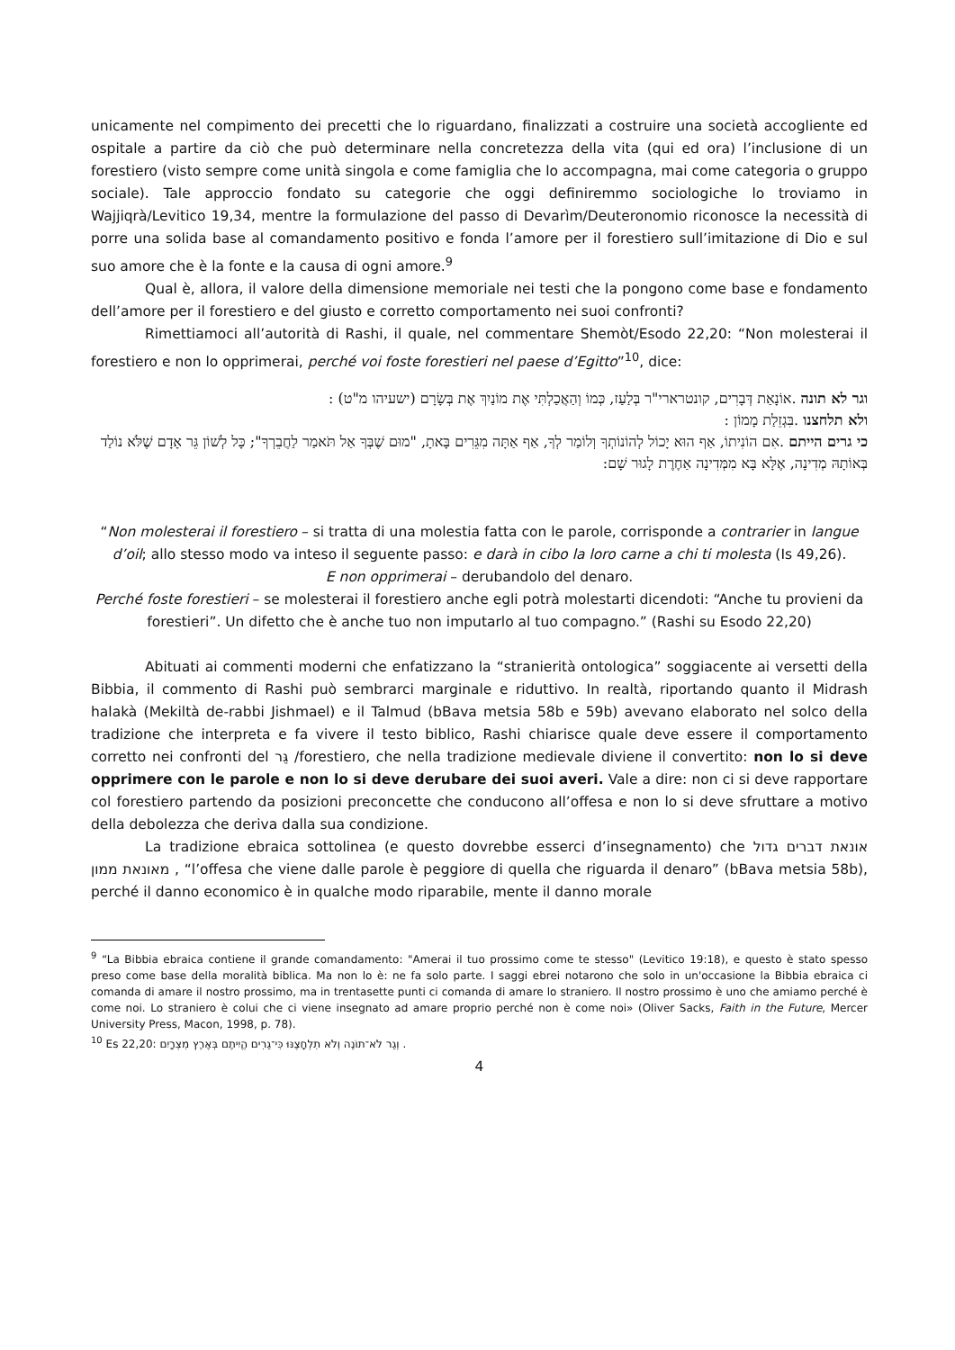unicamente nel compimento dei precetti che lo riguardano, finalizzati a costruire una società accogliente ed ospitale a partire da ciò che può determinare nella concretezza della vita (qui ed ora) l’inclusione di un forestiero (visto sempre come unità singola e come famiglia che lo accompagna, mai come categoria o gruppo sociale). Tale approccio fondato su categorie che oggi definiremmo sociologiche lo troviamo in Wajjiqrà/Levitico 19,34, mentre la formulazione del passo di Devarìm/Deuteronomio riconosce la necessità di porre una solida base al comandamento positivo e fonda l’amore per il forestiero sull’imitazione di Dio e sul suo amore che è la fonte e la causa di ogni amore.<sup>9</sup>
Qual è, allora, il valore della dimensione memoriale nei testi che la pongono come base e fondamento dell’amore per il forestiero e del giusto e corretto comportamento nei suoi confronti?
Rimettiamoci all’autorità di Rashi, il quale, nel commentare Shemòt/Esodo 22,20: “Non molesterai il forestiero e non lo opprimerai, perché voi foste forestieri nel paese d’Egitto”<sup>10</sup>, dice:
וגר לא תונה .אוֹנָאַת דְּבָרִים, קונטרארי"ר בְּלַעַז, כְּמוֹ וְהַאֲכַלְתִּי אֶת מוֹנַיִךְ אֶת בְּשָׂרָם (ישעיהו מ"ט) :
ולא תלחצנו .בִּגְזֵלַת מָמוֹן :
כי גרים הייתם .אִם הוֹנִיתוֹ, אַף הוּא יָכוֹל לְהוֹנוֹתְךָ וְלוֹמַר לְךָ, אַף אַתָּה מִגֵּרִים בָּאתָ, "מוּם שֶׁבְּךָ אַל תֹּאמַר לַחֲבֵרְךָ"; כָּל לְשׁוֹן גֵּר אָדָם שֶׁלֹּא נוֹלַד בְּאוֹתָהּ מְדִינָה, אֶלָּא בָּא מִמְּדִינָה אַחֶרֶת לָגוּר שָׁם:
“Non molesterai il forestiero – si tratta di una molestia fatta con le parole, corrisponde a contrarier in langue d’oil; allo stesso modo va inteso il seguente passo: e darà in cibo la loro carne a chi ti molesta (Is 49,26).
E non opprimerai – derubandolo del denaro.
Perché foste forestieri – se molesterai il forestiero anche egli potrà molestarti dicendoti: “Anche tu provieni da forestieri”. Un difetto che è anche tuo non imputarlo al tuo compagno.” (Rashi su Esodo 22,20)
Abituati ai commenti moderni che enfatizzano la “stranierità ontologica” soggiacente ai versetti della Bibbia, il commento di Rashi può sembrarci marginale e riduttivo. In realtà, riportando quanto il Midrash halakà (Mekiltà de-rabbi Jishmael) e il Talmud (bBava metsia 58b e 59b) avevano elaborato nel solco della tradizione che interpreta e fa vivere il testo biblico, Rashi chiarisce quale deve essere il comportamento corretto nei confronti del גֵּר /forestiero, che nella tradizione medievale diviene il convertito: non lo si deve opprimere con le parole e non lo si deve derubare dei suoi averi. Vale a dire: non ci si deve rapportare col forestiero partendo da posizioni preconcette che conducono all’offesa e non lo si deve sfruttare a motivo della debolezza che deriva dalla sua condizione.
La tradizione ebraica sottolinea (e questo dovrebbe esserci d’insegnamento) che אונאת דברים גדול מאונאת ממון , “l’offesa che viene dalle parole è peggiore di quella che riguarda il denaro” (bBava metsia 58b), perché il danno economico è in qualche modo riparabile, mente il danno morale
<sup>9</sup> “La Bibbia ebraica contiene il grande comandamento: "Amerai il tuo prossimo come te stesso" (Levitico 19:18), e questo è stato spesso preso come base della moralità biblica. Ma non lo è: ne fa solo parte. I saggi ebrei notarono che solo in un'occasione la Bibbia ebraica ci comanda di amare il nostro prossimo, ma in trentasette punti ci comanda di amare lo straniero. Il nostro prossimo è uno che amiamo perché è come noi. Lo straniero è colui che ci viene insegnato ad amare proprio perché non è come noi» (Oliver Sacks, Faith in the Future, Mercer University Press, Macon, 1998, p. 78).
<sup>10</sup> Es 22,20: וְגֵר לֹא־תוֹנֶה וְלֹא תִלְחָצֶנּוּ כִּי־גֵרִים הֱיִיתֶם בְּאֶרֶץ מִצְרָיִם .
4